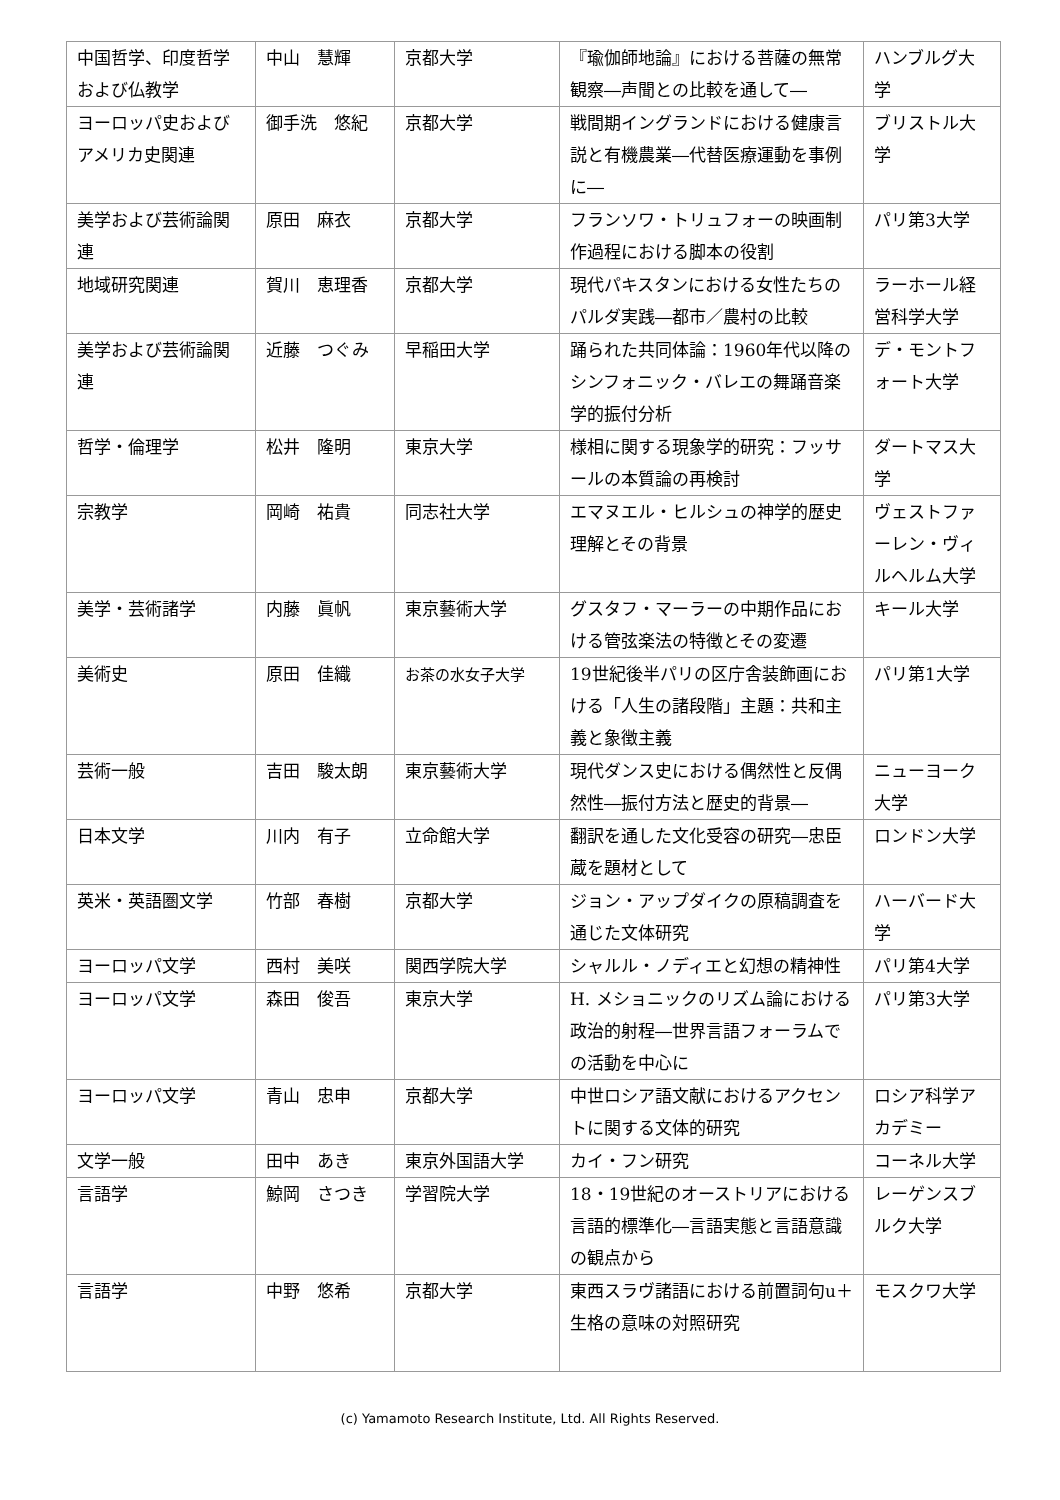| 中国哲学、印度哲学および仏教学 | 中山 慧輝 | 京都大学 | 『瑜伽師地論』における菩薩の無常観察―声聞との比較を通して― | ハンブルグ大学 |
| ヨーロッパ史およびアメリカ史関連 | 御手洗 悠紀 | 京都大学 | 戦間期イングランドにおける健康言説と有機農業―代替医療運動を事例に― | ブリストル大学 |
| 美学および芸術論関連 | 原田 麻衣 | 京都大学 | フランソワ・トリュフォーの映画制作過程における脚本の役割 | パリ第3大学 |
| 地域研究関連 | 賀川 恵理香 | 京都大学 | 現代パキスタンにおける女性たちのパルダ実践―都市／農村の比較 | ラーホール経営科学大学 |
| 美学および芸術論関連 | 近藤 つぐみ | 早稲田大学 | 踊られた共同体論：1960年代以降のシンフォニック・バレエの舞踊音楽学的振付分析 | デ・モントフォート大学 |
| 哲学・倫理学 | 松井 隆明 | 東京大学 | 様相に関する現象学的研究：フッサールの本質論の再検討 | ダートマス大学 |
| 宗教学 | 岡崎 祐貴 | 同志社大学 | エマヌエル・ヒルシュの神学的歴史理解とその背景 | ヴェストファーレン・ヴィルヘルム大学 |
| 美学・芸術諸学 | 内藤 眞帆 | 東京藝術大学 | グスタフ・マーラーの中期作品における管弦楽法の特徴とその変遷 | キール大学 |
| 美術史 | 原田 佳織 | お茶の水女子大学 | 19世紀後半パリの区庁舎装飾画における「人生の諸段階」主題：共和主義と象徴主義 | パリ第1大学 |
| 芸術一般 | 吉田 駿太朗 | 東京藝術大学 | 現代ダンス史における偶然性と反偶然性―振付方法と歴史的背景― | ニューヨーク大学 |
| 日本文学 | 川内 有子 | 立命館大学 | 翻訳を通した文化受容の研究―忠臣蔵を題材として | ロンドン大学 |
| 英米・英語圏文学 | 竹部 春樹 | 京都大学 | ジョン・アップダイクの原稿調査を通じた文体研究 | ハーバード大学 |
| ヨーロッパ文学 | 西村 美咲 | 関西学院大学 | シャルル・ノディエと幻想の精神性 | パリ第4大学 |
| ヨーロッパ文学 | 森田 俊吾 | 東京大学 | H. メショニックのリズム論における政治的射程―世界言語フォーラムでの活動を中心に | パリ第3大学 |
| ヨーロッパ文学 | 青山 忠申 | 京都大学 | 中世ロシア語文献におけるアクセントに関する文体的研究 | ロシア科学アカデミー |
| 文学一般 | 田中 あき | 東京外国語大学 | カイ・フン研究 | コーネル大学 |
| 言語学 | 鯨岡 さつき | 学習院大学 | 18・19世紀のオーストリアにおける言語的標準化―言語実態と言語意識の観点から | レーゲンスブルク大学 |
| 言語学 | 中野 悠希 | 京都大学 | 東西スラヴ諸語における前置詞句u＋生格の意味の対照研究 | モスクワ大学 |
(c) Yamamoto Research Institute, Ltd. All Rights Reserved.